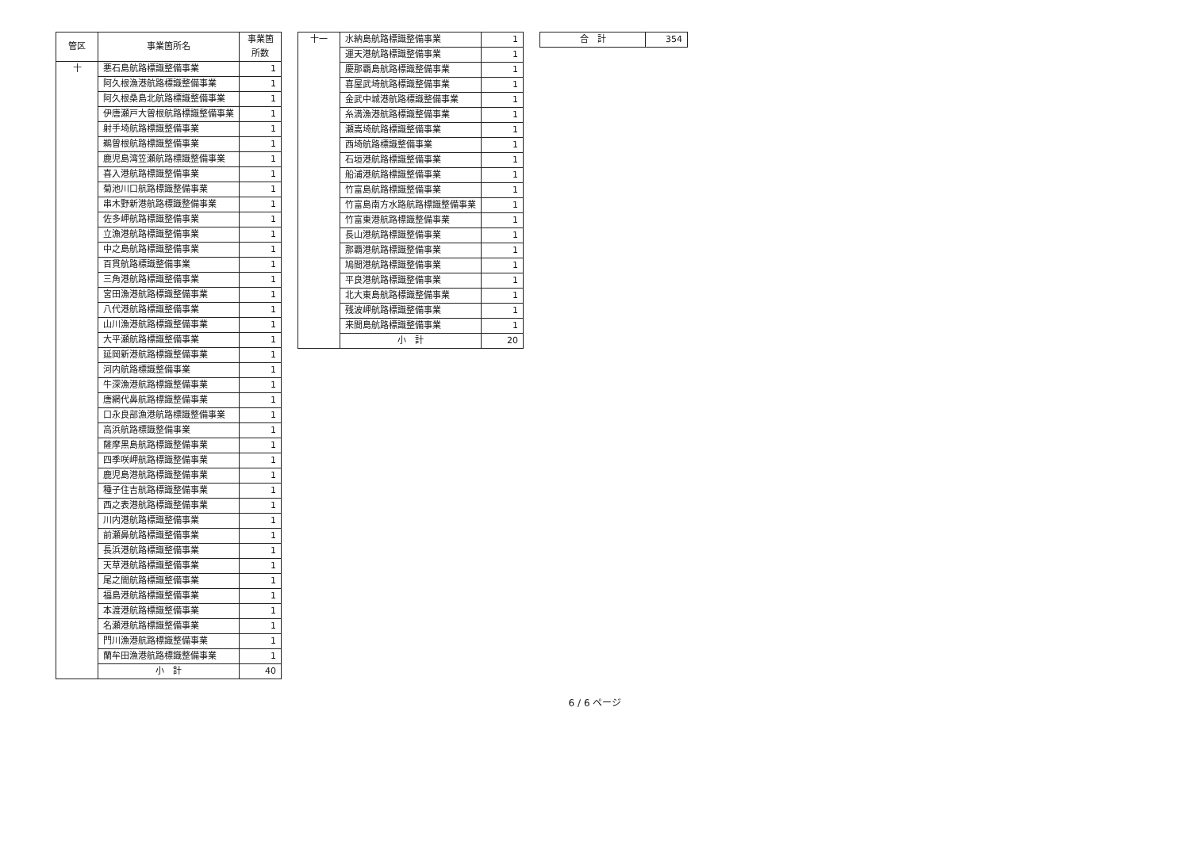| 管区 | 事業箇所名 | 事業箇所数 |
| --- | --- | --- |
| 十 | 悪石島航路標識整備事業 | 1 |
| | 阿久根漁港航路標識整備事業 | 1 |
| | 阿久根桑島北航路標識整備事業 | 1 |
| | 伊唐瀬戸大曽根航路標識整備事業 | 1 |
| | 射手埼航路標識整備事業 | 1 |
| | 鵜曽根航路標識整備事業 | 1 |
| | 鹿児島湾笠瀬航路標識整備事業 | 1 |
| | 喜入港航路標識整備事業 | 1 |
| | 菊池川口航路標識整備事業 | 1 |
| | 串木野新港航路標識整備事業 | 1 |
| | 佐多岬航路標識整備事業 | 1 |
| | 立漁港航路標識整備事業 | 1 |
| | 中之島航路標識整備事業 | 1 |
| | 百貫航路標識整備事業 | 1 |
| | 三角港航路標識整備事業 | 1 |
| | 宮田漁港航路標識整備事業 | 1 |
| | 八代港航路標識整備事業 | 1 |
| | 山川漁港航路標識整備事業 | 1 |
| | 大平瀬航路標識整備事業 | 1 |
| | 延岡新港航路標識整備事業 | 1 |
| | 河内航路標識整備事業 | 1 |
| | 牛深漁港航路標識整備事業 | 1 |
| | 唐網代鼻航路標識整備事業 | 1 |
| | 口永良部漁港航路標識整備事業 | 1 |
| | 高浜航路標識整備事業 | 1 |
| | 薩摩黒島航路標識整備事業 | 1 |
| | 四季咲岬航路標識整備事業 | 1 |
| | 鹿児島港航路標識整備事業 | 1 |
| | 種子住吉航路標識整備事業 | 1 |
| | 西之表港航路標識整備事業 | 1 |
| | 川内港航路標識整備事業 | 1 |
| | 前瀬鼻航路標識整備事業 | 1 |
| | 長浜港航路標識整備事業 | 1 |
| | 天草港航路標識整備事業 | 1 |
| | 尾之間航路標識整備事業 | 1 |
| | 福島港航路標識整備事業 | 1 |
| | 本渡港航路標識整備事業 | 1 |
| | 名瀬港航路標識整備事業 | 1 |
| | 門川漁港航路標識整備事業 | 1 |
| | 蘭牟田漁港航路標識整備事業 | 1 |
| | 小 計 | 40 |
| 十一 | 水納島航路標識整備事業 | 1 |
| | 運天港航路標識整備事業 | 1 |
| | 慶那覇島航路標識整備事業 | 1 |
| | 喜屋武埼航路標識整備事業 | 1 |
| | 金武中城港航路標識整備事業 | 1 |
| | 糸満漁港航路標識整備事業 | 1 |
| | 瀬嵩埼航路標識整備事業 | 1 |
| | 西埼航路標識整備事業 | 1 |
| | 石垣港航路標識整備事業 | 1 |
| | 船浦港航路標識整備事業 | 1 |
| | 竹富島航路標識整備事業 | 1 |
| | 竹富島南方水路航路標識整備事業 | 1 |
| | 竹富東港航路標識整備事業 | 1 |
| | 長山港航路標識整備事業 | 1 |
| | 那覇港航路標識整備事業 | 1 |
| | 鳩間港航路標識整備事業 | 1 |
| | 平良港航路標識整備事業 | 1 |
| | 北大東島航路標識整備事業 | 1 |
| | 残波岬航路標識整備事業 | 1 |
| | 来間島航路標識整備事業 | 1 |
| | 小 計 | 20 |
| 合 計 | 354 |
6 / 6 ページ